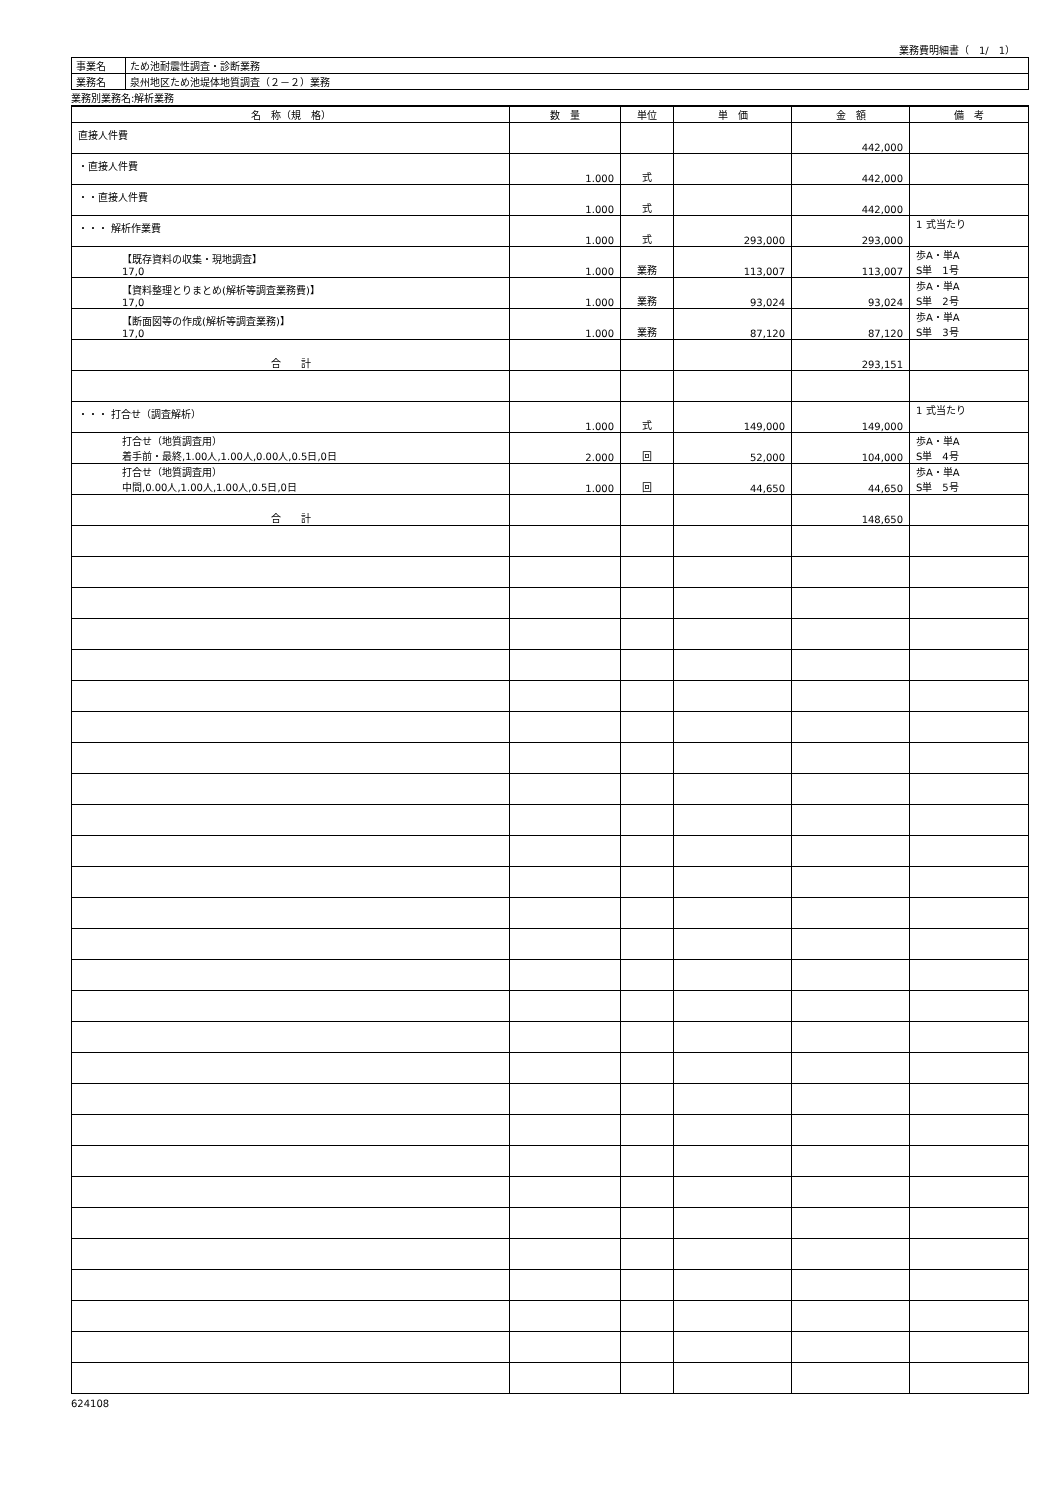業務費明細書（　1/　1）
| 事業名 | ため池耐震性調査・診断業務 |
| 業務名 | 泉州地区ため池堤体地質調査（２－２）業務 |
業務別業務名:解析業務
| 名 称（規 格） | 数 量 | 単位 | 単 価 | 金 額 | 備 考 |
| --- | --- | --- | --- | --- | --- |
| 直接人件費 | | | | 442,000 | |
| ・直接人件費 | 1.000 | 式 | | 442,000 | |
| ・・直接人件費 | 1.000 | 式 | | 442,000 | |
| ・・・ 解析作業費 | 1.000 | 式 | 293,000 | 293,000 | 1 式当たり |
| 【既存資料の収集・現地調査】 17,0 | 1.000 | 業務 | 113,007 | 113,007 | 歩A・単A S単 1号 |
| 【資料整理とりまとめ(解析等調査業務費)】 17,0 | 1.000 | 業務 | 93,024 | 93,024 | 歩A・単A S単 2号 |
| 【断面図等の作成(解析等調査業務)】 17,0 | 1.000 | 業務 | 87,120 | 87,120 | 歩A・単A S単 3号 |
| 合 計 | | | | 293,151 | |
| ・・・ 打合せ（調査解析） | 1.000 | 式 | 149,000 | 149,000 | 1 式当たり |
| 打合せ（地質調査用） 着手前・最終,1.00人,1.00人,0.00人,0.5日,0日 | 2.000 | 回 | 52,000 | 104,000 | 歩A・単A S単 4号 |
| 打合せ（地質調査用） 中間,0.00人,1.00人,1.00人,0.5日,0日 | 1.000 | 回 | 44,650 | 44,650 | 歩A・単A S単 5号 |
| 合 計 | | | | 148,650 | |
624108